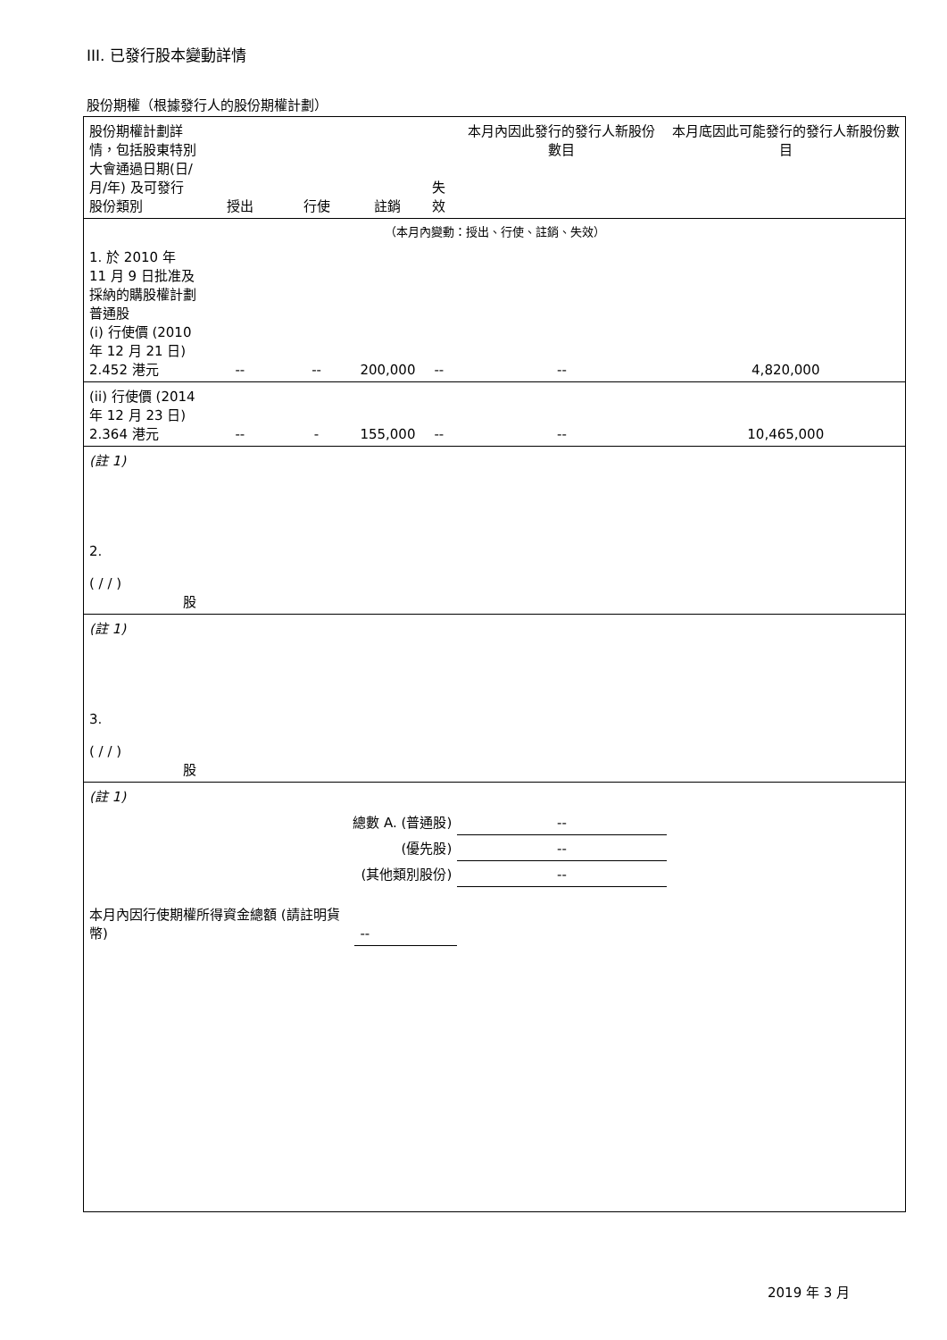III. 已發行股本變動詳情
股份期權（根據發行人的股份期權計劃）
| 股份期權計劃詳情，包括股東特別大會通過日期(日/月/年) 及可發行股份類別 | 授出 | 行使 | 註銷 | 失效 | 本月內因此發行的發行人新股份數目 | 本月底因此可能發行的發行人新股份數目 |
| （本月內變動：授出、行使、註銷、失效） | | | | | | |
| 1. 於 2010 年 11 月 9 日批准及採納的購股權計劃 普通股 (i) 行使價 (2010 年 12 月 21 日) 2.452 港元 | -- | -- | 200,000 | -- | -- | 4,820,000 |
| (ii) 行使價 (2014 年 12 月 23 日) 2.364 港元 | -- | - | 155,000 | -- | -- | 10,465,000 |
| (註 1) | | | | | | |
| 2. ( / / ) 股 | | | | | | |
| (註 1) | | | | | | |
| 3. ( / / ) 股 | | | | | | |
| (註 1) | | | | | | |
| 總數 A. (普通股) | | | | | -- | |
| (優先股) | | | | | -- | |
| (其他類別股份) | | | | | -- | |
| 本月內因行使期權所得資金總額 (請註明貨幣) | | | -- | | | |
2019 年 3 月